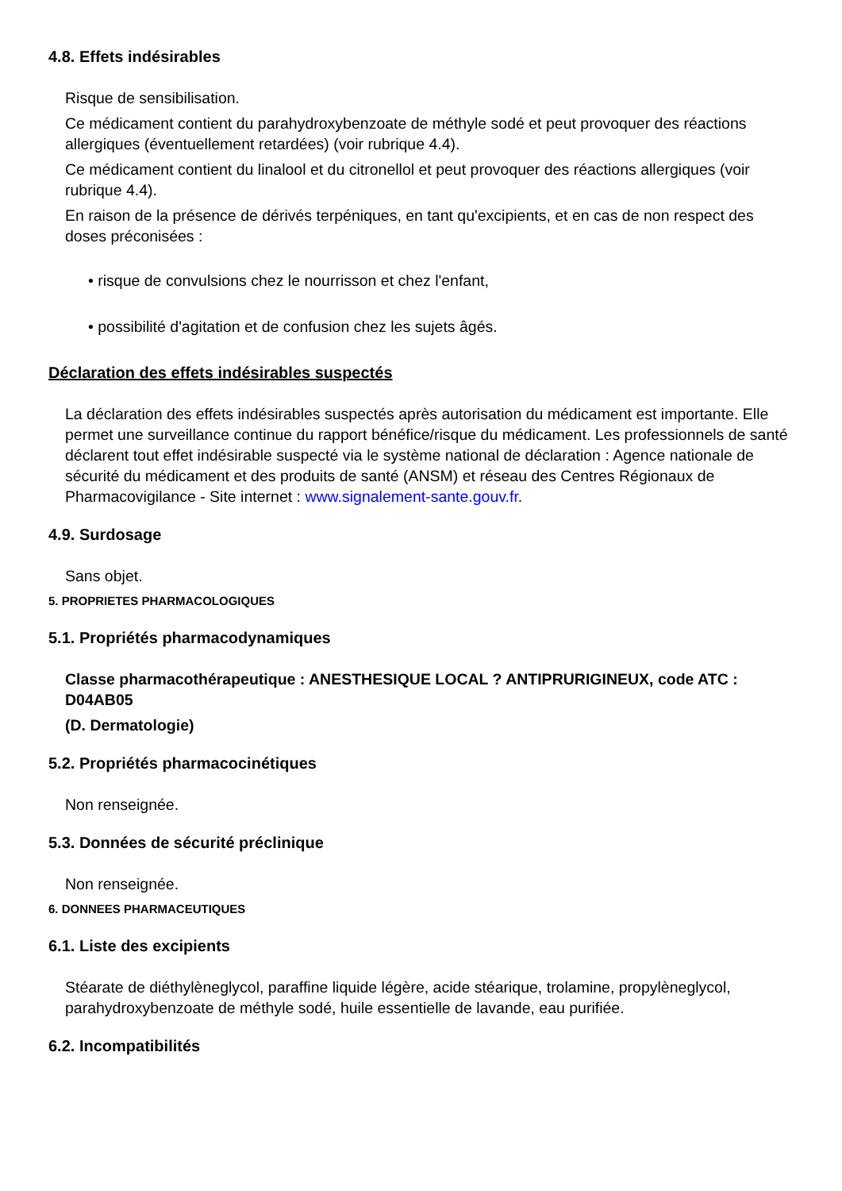4.8. Effets indésirables
Risque de sensibilisation.
Ce médicament contient du parahydroxybenzoate de méthyle sodé et peut provoquer des réactions allergiques (éventuellement retardées) (voir rubrique 4.4).
Ce médicament contient du linalool et du citronellol et peut provoquer des réactions allergiques (voir rubrique 4.4).
En raison de la présence de dérivés terpéniques, en tant qu'excipients, et en cas de non respect des doses préconisées :
• risque de convulsions chez le nourrisson et chez l'enfant,
• possibilité d'agitation et de confusion chez les sujets âgés.
Déclaration des effets indésirables suspectés
La déclaration des effets indésirables suspectés après autorisation du médicament est importante. Elle permet une surveillance continue du rapport bénéfice/risque du médicament. Les professionnels de santé déclarent tout effet indésirable suspecté via le système national de déclaration : Agence nationale de sécurité du médicament et des produits de santé (ANSM) et réseau des Centres Régionaux de Pharmacovigilance - Site internet : www.signalement-sante.gouv.fr.
4.9. Surdosage
Sans objet.
5. PROPRIETES PHARMACOLOGIQUES
5.1. Propriétés pharmacodynamiques
Classe pharmacothérapeutique : ANESTHESIQUE LOCAL ? ANTIPRURIGINEUX, code ATC : D04AB05
(D. Dermatologie)
5.2. Propriétés pharmacocinétiques
Non renseignée.
5.3. Données de sécurité préclinique
Non renseignée.
6. DONNEES PHARMACEUTIQUES
6.1. Liste des excipients
Stéarate de diéthylèneglycol, paraffine liquide légère, acide stéarique, trolamine, propylèneglycol, parahydroxybenzoate de méthyle sodé, huile essentielle de lavande, eau purifiée.
6.2. Incompatibilités